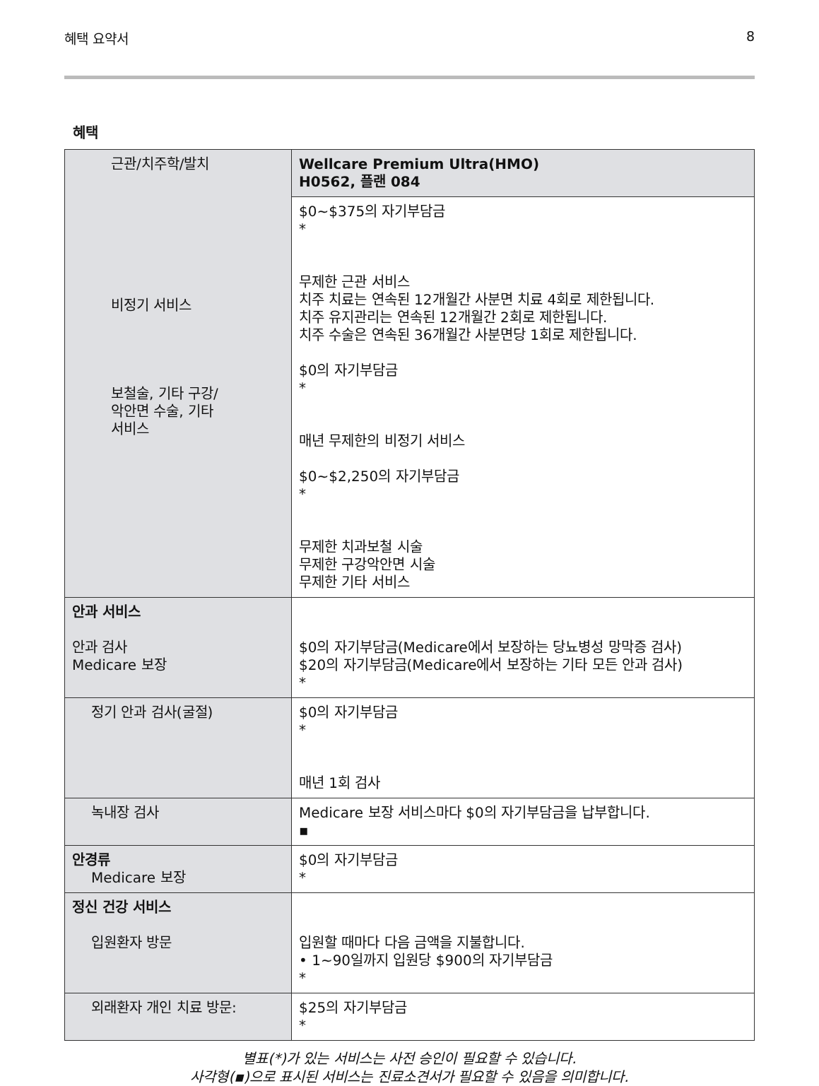혜택 요약서 8
혜택
| 근관/치주학/발치 비정기 서비스 보철술, 기타 구강/ 악안면 수술, 기타 서비스 | Wellcare Premium Ultra(HMO) H0562, 플랜 084 |
| | $0~$375의 자기부담금 * 무제한 근관 서비스 치주 치료는 연속된 12개월간 사분면 치료 4회로 제한됩니다. 치주 유지관리는 연속된 12개월간 2회로 제한됩니다. 치주 수술은 연속된 36개월간 사분면당 1회로 제한됩니다. $0의 자기부담금 * 매년 무제한의 비정기 서비스 $0~$2,250의 자기부담금 * 무제한 치과보철 시술 무제한 구강악안면 시술 무제한 기타 서비스 |
| 안과 서비스 안과 검사 Medicare 보장 | $0의 자기부담금(Medicare에서 보장하는 당뇨병성 망막증 검사) $20의 자기부담금(Medicare에서 보장하는 기타 모든 안과 검사) * |
| 정기 안과 검사(굴절) | $0의 자기부담금 * 매년 1회 검사 |
| 녹내장 검사 | Medicare 보장 서비스마다 $0의 자기부담금을 납부합니다. ▪ |
| 안경류 Medicare 보장 | $0의 자기부담금 * |
| 정신 건강 서비스 입원환자 방문 | 입원할 때마다 다음 금액을 지불합니다. • 1~90일까지 입원당 $900의 자기부담금 * |
| 외래환자 개인 치료 방문: | $25의 자기부담금 * |
별표(*)가 있는 서비스는 사전 승인이 필요할 수 있습니다.
사각형(▪)으로 표시된 서비스는 진료소견서가 필요할 수 있음을 의미합니다.